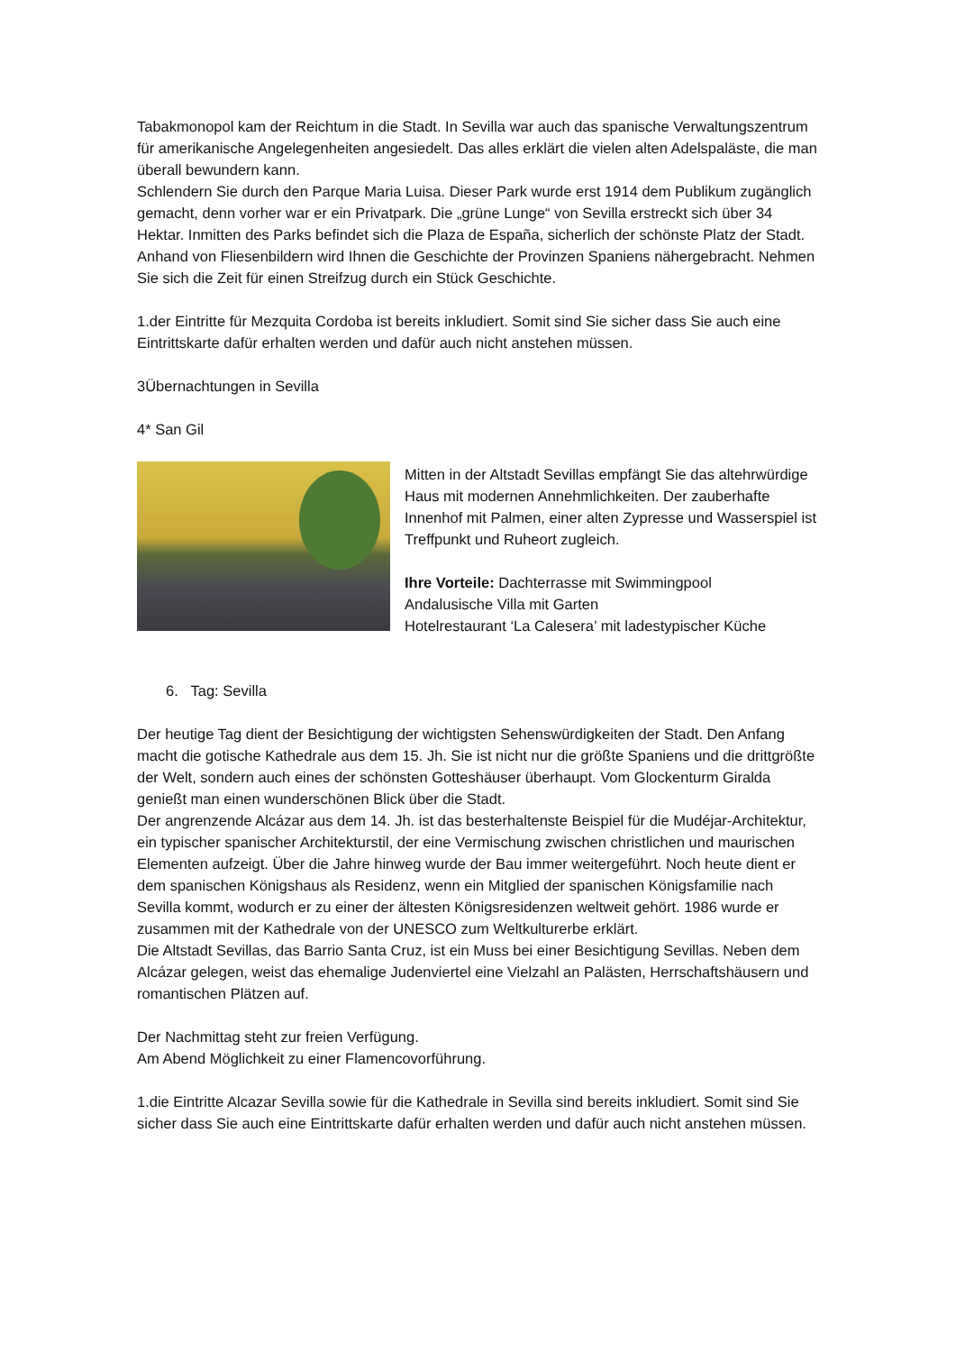Tabakmonopol kam der Reichtum in die Stadt. In Sevilla war auch das spanische Verwaltungszentrum für amerikanische Angelegenheiten angesiedelt. Das alles erklärt die vielen alten Adelspaläste, die man überall bewundern kann.
Schlendern Sie durch den Parque Maria Luisa. Dieser Park wurde erst 1914 dem Publikum zugänglich gemacht, denn vorher war er ein Privatpark. Die „grüne Lunge“ von Sevilla erstreckt sich über 34 Hektar. Inmitten des Parks befindet sich die Plaza de España, sicherlich der schönste Platz der Stadt. Anhand von Fliesenbildern wird Ihnen die Geschichte der Provinzen Spaniens nähergebracht. Nehmen Sie sich die Zeit für einen Streifzug durch ein Stück Geschichte.
1.der Eintritte für Mezquita Cordoba ist bereits inkludiert. Somit sind Sie sicher dass Sie auch eine Eintrittskarte dafür erhalten werden und dafür auch nicht anstehen müssen.
3Übernachtungen in Sevilla
4* San Gil
Mitten in der Altstadt Sevillas empfängt Sie das altehrwürdige Haus mit modernen Annehmlichkeiten. Der zauberhafte Innenhof mit Palmen, einer alten Zypresse und Wasserspiel ist Treffpunkt und Ruheort zugleich.
Ihre Vorteile: Dachterrasse mit Swimmingpool
Andalusische Villa mit Garten
Hotelrestaurant ‘La Calesera’ mit ladestypischer Küche
6. Tag: Sevilla
Der heutige Tag dient der Besichtigung der wichtigsten Sehenswürdigkeiten der Stadt. Den Anfang macht die gotische Kathedrale aus dem 15. Jh. Sie ist nicht nur die größte Spaniens und die drittgrößte der Welt, sondern auch eines der schönsten Gotteshäuser überhaupt. Vom Glockenturm Giralda genießt man einen wunderschönen Blick über die Stadt.
Der angrenzende Alcázar aus dem 14. Jh. ist das besterhaltenste Beispiel für die Mudéjar-Architektur, ein typischer spanischer Architekturstil, der eine Vermischung zwischen christlichen und maurischen Elementen aufzeigt. Über die Jahre hinweg wurde der Bau immer weitergeführt. Noch heute dient er dem spanischen Königshaus als Residenz, wenn ein Mitglied der spanischen Königsfamilie nach Sevilla kommt, wodurch er zu einer der ältesten Königsresidenzen weltweit gehört. 1986 wurde er zusammen mit der Kathedrale von der UNESCO zum Weltkulturerbe erklärt.
Die Altstadt Sevillas, das Barrio Santa Cruz, ist ein Muss bei einer Besichtigung Sevillas. Neben dem Alcázar gelegen, weist das ehemalige Judenviertel eine Vielzahl an Palästen, Herrschaftshäusern und romantischen Plätzen auf.
Der Nachmittag steht zur freien Verfügung.
Am Abend Möglichkeit zu einer Flamencovorführung.
1.die Eintritte Alcazar Sevilla sowie für die Kathedrale in Sevilla sind bereits inkludiert. Somit sind Sie sicher dass Sie auch eine Eintrittskarte dafür erhalten werden und dafür auch nicht anstehen müssen.